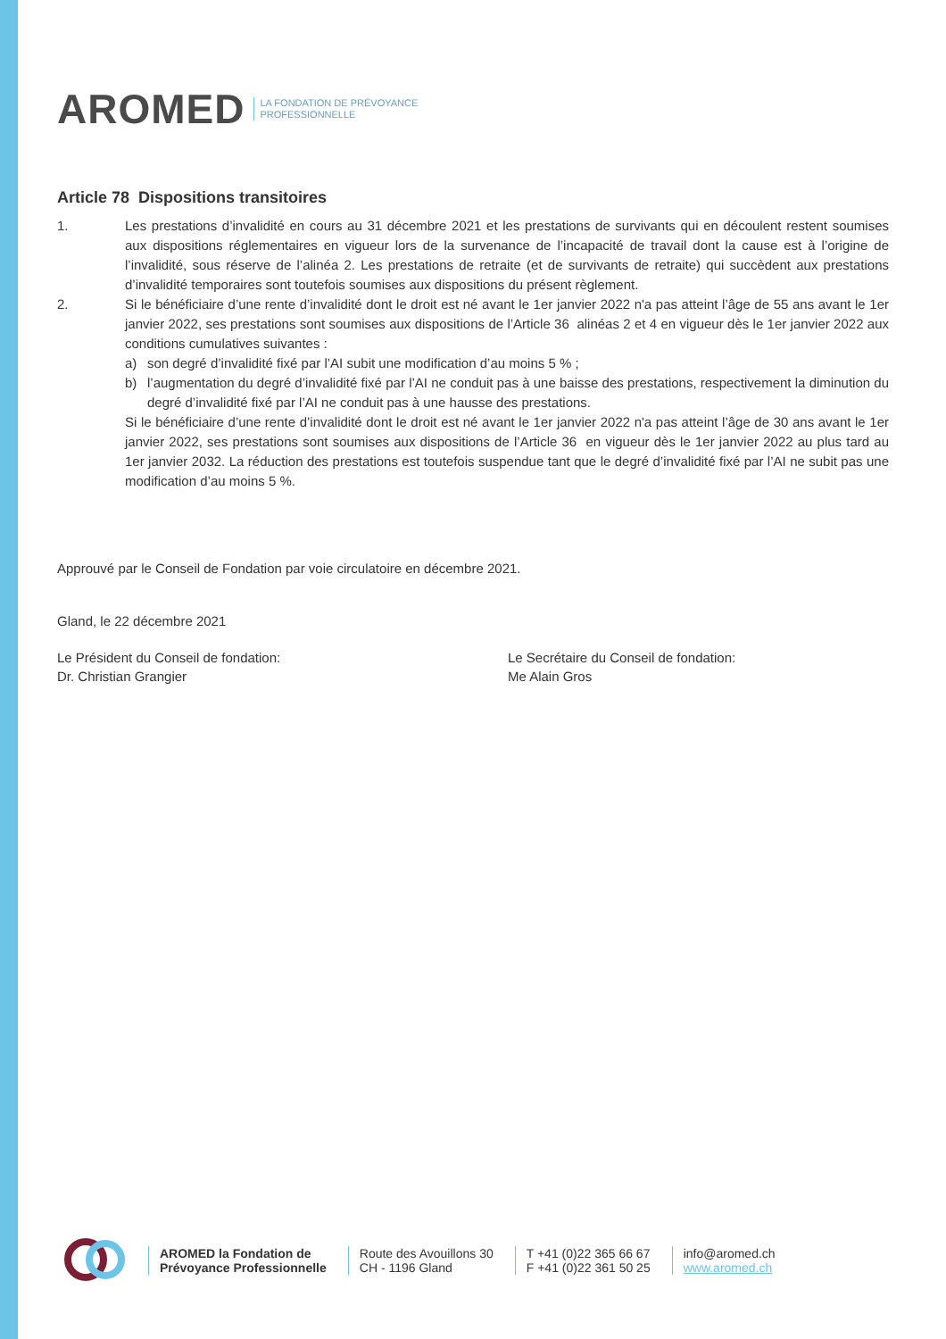AROMED LA FONDATION DE PRÉVOYANCE
PROFESSIONNELLE
Article 78 Dispositions transitoires
1. Les prestations d’invalidité en cours au 31 décembre 2021 et les prestations de survivants qui en découlent restent soumises aux dispositions réglementaires en vigueur lors de la survenance de l’incapacité de travail dont la cause est à l’origine de l’invalidité, sous réserve de l’alinéa 2. Les prestations de retraite (et de survivants de retraite) qui succèdent aux prestations d’invalidité temporaires sont toutefois soumises aux dispositions du présent règlement.
2. Si le bénéficiaire d’une rente d’invalidité dont le droit est né avant le 1er janvier 2022 n'a pas atteint l’âge de 55 ans avant le 1er janvier 2022, ses prestations sont soumises aux dispositions de l’Article 36 alinéas 2 et 4 en vigueur dès le 1er janvier 2022 aux conditions cumulatives suivantes :
a) son degré d’invalidité fixé par l’AI subit une modification d’au moins 5 % ;
b) l’augmentation du degré d’invalidité fixé par l’AI ne conduit pas à une baisse des prestations, respectivement la diminution du degré d’invalidité fixé par l’AI ne conduit pas à une hausse des prestations.
Si le bénéficiaire d’une rente d’invalidité dont le droit est né avant le 1er janvier 2022 n'a pas atteint l’âge de 30 ans avant le 1er janvier 2022, ses prestations sont soumises aux dispositions de l’Article 36 en vigueur dès le 1er janvier 2022 au plus tard au 1er janvier 2032. La réduction des prestations est toutefois suspendue tant que le degré d’invalidité fixé par l’AI ne subit pas une modification d’au moins 5 %.
Approuvé par le Conseil de Fondation par voie circulatoire en décembre 2021.
Gland, le 22 décembre 2021
Le Président du Conseil de fondation:
Dr. Christian Grangier
Le Secrétaire du Conseil de fondation:
Me Alain Gros
AROMED la Fondation de
Prévoyance Professionnelle
Route des Avouillons 30
CH - 1196 Gland
T +41 (0)22 365 66 67
F +41 (0)22 361 50 25
info@aromed.ch
www.aromed.ch